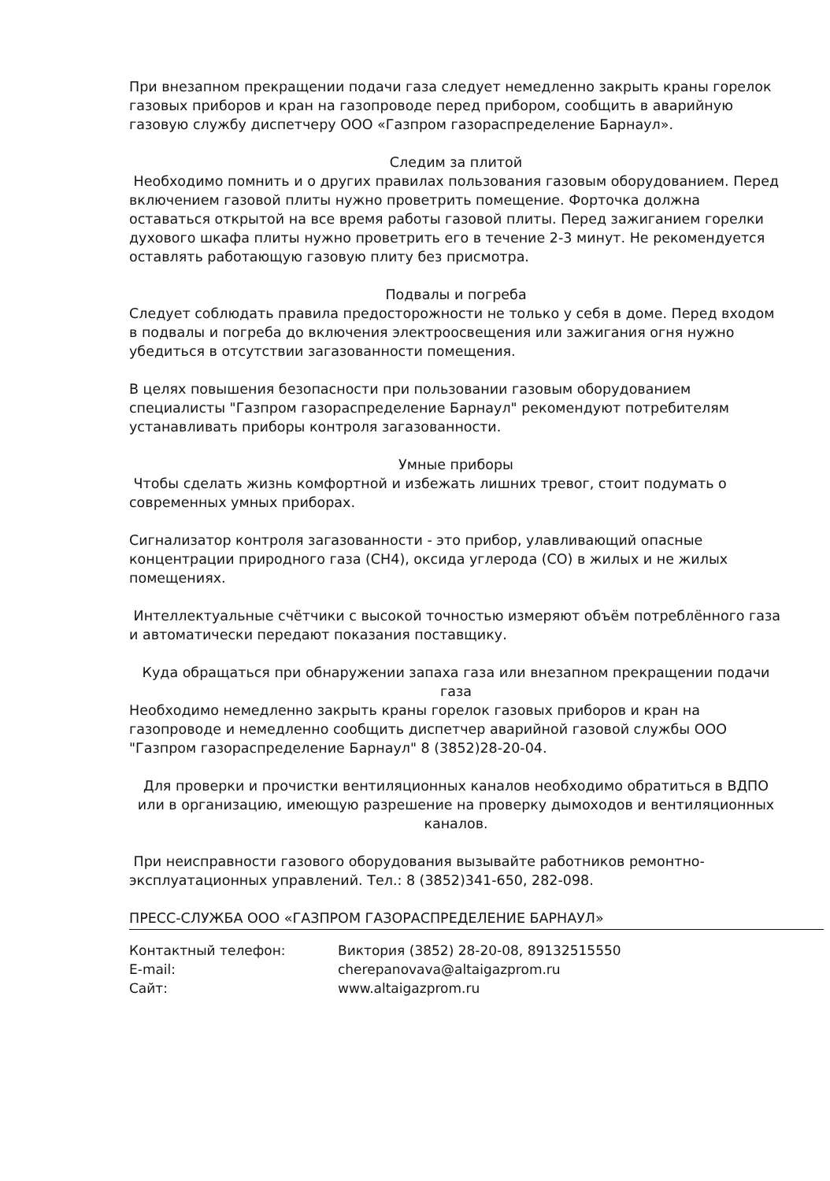При внезапном прекращении подачи газа следует немедленно закрыть краны горелок газовых приборов и кран на газопроводе перед прибором, сообщить в аварийную газовую службу диспетчеру ООО «Газпром газораспределение Барнаул».
Следим за плитой
Необходимо помнить и о других правилах пользования газовым оборудованием. Перед включением газовой плиты нужно проветрить помещение. Форточка должна оставаться открытой на все время работы газовой плиты. Перед зажиганием горелки духового шкафа плиты нужно проветрить его в течение 2-3 минут. Не рекомендуется оставлять работающую газовую плиту без присмотра.
Подвалы и погреба
Следует соблюдать правила предосторожности не только у себя в доме. Перед входом в подвалы и погреба до включения электроосвещения или зажигания огня нужно убедиться в отсутствии загазованности помещения.
В целях повышения безопасности при пользовании газовым оборудованием специалисты "Газпром газораспределение Барнаул" рекомендуют потребителям устанавливать приборы контроля загазованности.
Умные приборы
Чтобы сделать жизнь комфортной и избежать лишних тревог, стоит подумать о современных умных приборах.
Сигнализатор контроля загазованности - это прибор, улавливающий опасные концентрации природного газа (СН4), оксида углерода (СО) в жилых и не жилых помещениях.
Интеллектуальные счётчики с высокой точностью измеряют объём потреблённого газа и автоматически передают показания поставщику.
Куда обращаться при обнаружении запаха газа или внезапном прекращении подачи газа
Необходимо немедленно закрыть краны горелок газовых приборов и кран на газопроводе и немедленно сообщить диспетчер аварийной газовой службы ООО "Газпром газораспределение Барнаул" 8 (3852)28-20-04.
Для проверки и прочистки вентиляционных каналов необходимо обратиться в ВДПО или в организацию, имеющую разрешение на проверку дымоходов и вентиляционных каналов.
При неисправности газового оборудования вызывайте работников ремонтно-эксплуатационных управлений. Тел.: 8 (3852)341-650, 282-098.
ПРЕСС-СЛУЖБА ООО «ГАЗПРОМ ГАЗОРАСПРЕДЕЛЕНИЕ БАРНАУЛ»
| Контактный телефон: | Виктория (3852) 28-20-08, 89132515550 |
| E-mail: | cherepanovava@altaigazprom.ru |
| Сайт: | www.altaigazprom.ru |